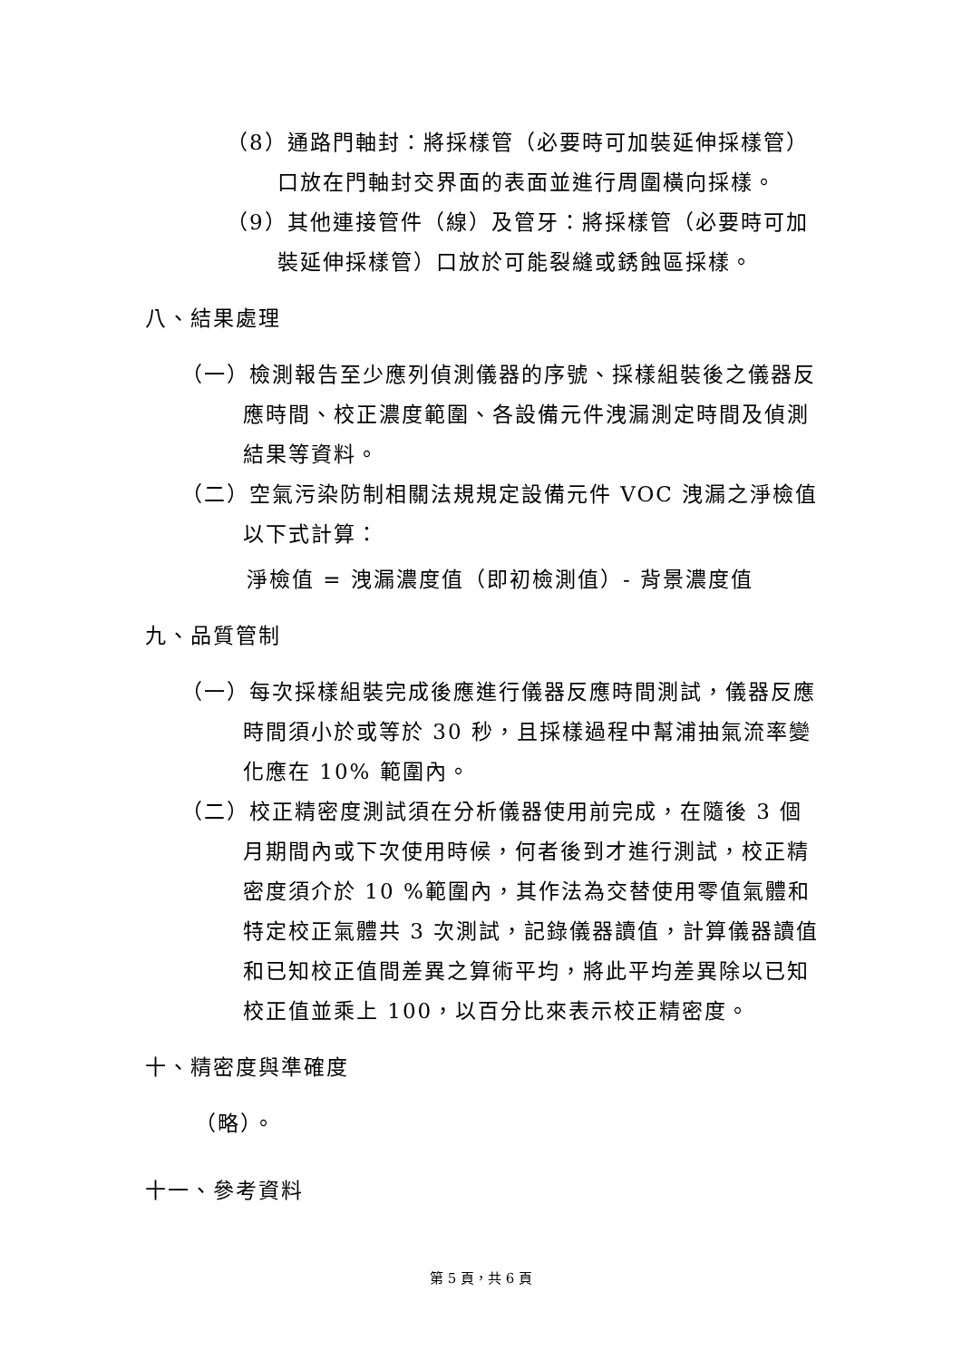（8）通路門軸封：將採樣管（必要時可加裝延伸採樣管）口放在門軸封交界面的表面並進行周圍橫向採樣。
（9）其他連接管件（線）及管牙：將採樣管（必要時可加裝延伸採樣管）口放於可能裂縫或銹蝕區採樣。
八、結果處理
（一）檢測報告至少應列偵測儀器的序號、採樣組裝後之儀器反應時間、校正濃度範圍、各設備元件洩漏測定時間及偵測結果等資料。
（二）空氣污染防制相關法規規定設備元件 VOC 洩漏之淨檢值以下式計算：
淨檢值 = 洩漏濃度值（即初檢測值）- 背景濃度值
九、品質管制
（一）每次採樣組裝完成後應進行儀器反應時間測試，儀器反應時間須小於或等於 30 秒，且採樣過程中幫浦抽氣流率變化應在 10% 範圍內。
（二）校正精密度測試須在分析儀器使用前完成，在隨後 3 個月期間內或下次使用時候，何者後到才進行測試，校正精密度須介於 10 %範圍內，其作法為交替使用零值氣體和特定校正氣體共 3 次測試，記錄儀器讀值，計算儀器讀值和已知校正值間差異之算術平均，將此平均差異除以已知校正值並乘上 100，以百分比來表示校正精密度。
十、精密度與準確度
（略）。
十一、參考資料
第 5 頁，共 6 頁